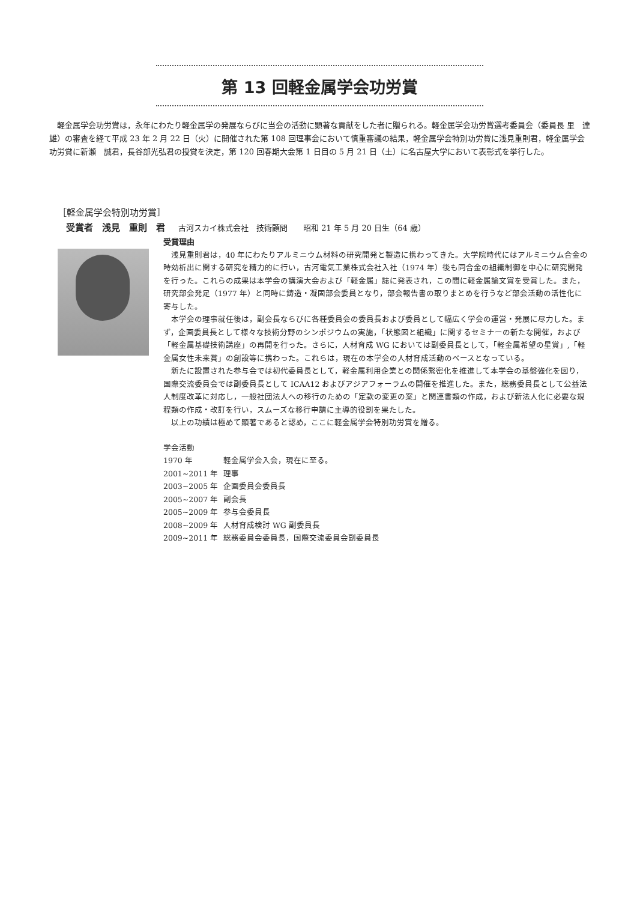第 13 回軽金属学会功労賞
軽金属学会功労賞は，永年にわたり軽金属学の発展ならびに当会の活動に顕著な貢献をした者に贈られる。軽金属学会功労賞選考委員会（委員長 里　達雄）の審査を経て平成 23 年 2 月 22 日（火）に開催された第 108 回理事会において慎重審議の結果，軽金属学会特別功労賞に浅見重則君，軽金属学会功労賞に新瀬　誠君，長谷部光弘君の授賞を決定，第 120 回春期大会第 1 日目の 5 月 21 日（土）に名古屋大学において表彰式を挙行した。
［軽金属学会特別功労賞］
受賞者　浅見　重則　君 古河スカイ株式会社　技術顧問　　昭和 21 年 5 月 20 日生（64 歳）
受賞理由
浅見重則君は，40 年にわたりアルミニウム材料の研究開発と製造に携わってきた。大学院時代にはアルミニウム合金の時効析出に関する研究を精力的に行い，古河電気工業株式会社入社（1974 年）後も同合金の組織制御を中心に研究開発を行った。これらの成果は本学会の講演大会および「軽金属」誌に発表され，この間に軽金属論文賞を受賞した。また，研究部会発足（1977 年）と同時に鋳造・凝固部会委員となり，部会報告書の取りまとめを行うなど部会活動の活性化に寄与した。
本学会の理事就任後は，副会長ならびに各種委員会の委員長および委員として幅広く学会の運営・発展に尽力した。まず，企画委員長として様々な技術分野のシンポジウムの実施，「状態図と組織」に関するセミナーの新たな開催，および「軽金属基礎技術講座」の再開を行った。さらに，人材育成 WG においては副委員長として，「軽金属希望の星賞」,「軽金属女性未来賞」の創設等に携わった。これらは，現在の本学会の人材育成活動のベースとなっている。
新たに設置された参与会では初代委員長として，軽金属利用企業との関係緊密化を推進して本学会の基盤強化を図り，国際交流委員会では副委員長として ICAA12 およびアジアフォーラムの開催を推進した。また，総務委員長として公益法人制度改革に対応し，一般社団法人への移行のための「定款の変更の案」と関連書類の作成，および新法人化に必要な規程類の作成・改訂を行い，スムーズな移行申請に主導的役割を果たした。
以上の功績は極めて顕著であると認め，ここに軽金属学会特別功労賞を贈る。
学会活動
1970 年 軽金属学会入会，現在に至る。
2001~2011 年 理事
2003~2005 年 企画委員会委員長
2005~2007 年 副会長
2005~2009 年 参与会委員長
2008~2009 年 人材育成検討 WG 副委員長
2009~2011 年 総務委員会委員長，国際交流委員会副委員長